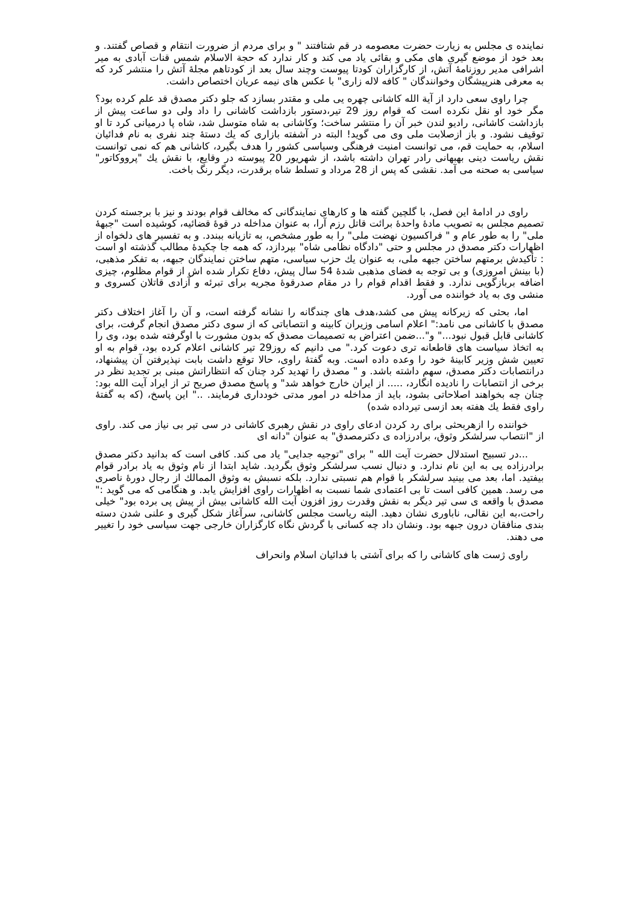نماینده ی مجلس به زیارت حضرت معصومه در قم شتافتند " و برای مردم از ضرورت انتقام و قصاص گفتند. و بعد خود از موضع گیری های مکی و بقائی یاد می کند و کار ندارد که حجة الاسلام شمس قنات آبادی به میر اشرافی مدیر روزنامۀ آتش، از کارگزاران کودتا پیوست وچند سال بعد از کودتاهم مجلۀ آتش را منتشر کرد که به معرفی هنرپیشگان وخوانندگان " کافه لاله زاری" با عکس های نیمه عریان اختصاص داشت.
چرا راوی سعی دارد از آیة الله کاشانی چهره یی ملی و مقتدر بسازد که جلو دکتر مصدق قد علم کرده بود؟ مگر خود او نقل نکرده است که قوام روز 29 تیر،دستور بازداشت کاشانی را داد ولی دو ساعت پیش از بازداشت کاشانی، رادیو لندن خبر آن را منتشر ساخت؛ وکاشانی به شاه متوسل شد، شاه پا درمیانی کرد تا او توقیف نشود. و باز ازصلابت ملی وی می گوید! البته در آشفته بازاری که یك دستۀ چند نفری به نام فدائیان اسلام، به حمایت قم، می توانست امنیت فرهنگی وسیاسی کشور را هدف بگیرد، کاشانی هم که نمی توانست نقش ریاست دینی بهبهانی رادر تهران داشته باشد، از شهریور 20 پیوسته در وقایع، با نقش یك "پرووکاتور" سیاسی به صحنه می آمد. نقشی که پس از 28 مرداد و تسلط شاه برقدرت، دیگر رنگ باخت.
راوی در ادامۀ این فصل، با گلچین گفته ها و کارهای نمایندگانی که مخالف قوام بودند و نیز با برجسته کردن تصمیم مجلس به تصویب مادۀ واحدۀ برائت قاتل رزم آرا، به عنوان مداخله در قوۀ قضائیه، کوشیده است "جبهۀ ملی" را به طور عام و " فراکسیون نهضت ملی" را به طور مشخص، به تازیانه ببندد. و به تفسیر های دلخواه از اظهارات دکتر مصدق در مجلس و حتی "دادگاه نظامی شاه" بپردازد، که همه جا چکیدۀ مطالب گذشته او است : تأکیدش برمتهم ساختن جبهه ملی، به عنوان یك حزب سیاسی، متهم ساختن نمایندگان جبهه، به تفکر مذهبی، (با بینش امروزی) و بی توجه به فضای مذهبی شدۀ 54 سال پیش، دفاع تکرار شده اش از قوام مظلوم، چیزی اضافه بربازگویی ندارد. و فقط اقدام قوام را در مقام صدرقوۀ مجریه برای تبرئه و آزادی قاتلان کسروی و منشی وی به یاد خواننده می آورد.
اما، بحثی که زیرکانه پیش می کشد،هدف های چندگانه را نشانه گرفته است، و آن را آغاز اختلاف دکتر مصدق با کاشانی می نامد:" اعلام اسامی وزیران کابینه و انتصاباتی که از سوی دکتر مصدق انجام گرفت، برای کاشانی قابل قبول نبود..." و"...ضمن اعتراض به تصمیمات مصدق که بدون مشورت با اوگرفته شده بود، وی را به اتخاذ سیاست های قاطعانه تری دعوت کرد." می دانیم که روز29 تیر کاشانی اعلام کرده بود، قوام به او تعیین شش وزیر کابینۀ خود را وعده داده است. وبه گفتۀ راوی، حالا توقع داشت بابت نپذیرفتن آن پیشنهاد، درانتصابات دکتر مصدق، سهم داشته باشد. و " مصدق را تهدید کرد چنان که انتظاراتش مبنی بر تجدید نظر در برخی از انتصابات را نادیده انگارد، ..... از ایران خارج خواهد شد" و پاسخ مصدق صریح تر از ایراد آیت الله بود: چنان چه بخواهند اصلاحاتی بشود، باید از مداخله در امور مدتی خودداری فرمایند. .." این پاسخ، (که به گفتۀ راوی فقط یك هفته بعد ازسی تیرداده شده)
خواننده را ازهربحثی برای رد کردن ادعای راوی در نقش رهبری کاشانی در سی تیر بی نیاز می کند. راوی از "انتصاب سرلشکر وثوق، برادرزاده ی دکترمصدق" به عنوان "دانه ای
...در تسبیح استدلال حضرت آیت الله " برای "توجیه جدایی" یاد می کند. کافی است که بدانید دکتر مصدق برادرزاده یی به این نام ندارد. و دنبال نسب سرلشکر وثوق بگردید. شاید ابتدا از نام وثوق به یاد برادر قوام بیفتید. اما، بعد می بینید سرلشکر با قوام هم نسبتی ندارد. بلکه نسبش به وثوق الممالك از رجال دورۀ ناصری می رسد. همین کافی است تا بی اعتمادی شما نسبت به اظهارات راوی افزایش یابد. و هنگامی که می گوید :" مصدق با واقعه ی سی تیر دیگر به نقش وقدرت روز افزون آیت الله کاشانی بیش از پیش پی برده بود" خیلی راحت،به این نقالی، ناباوری نشان دهید. البته ریاست مجلس کاشانی، سرآغاز شکل گیری و علنی شدن دسته بندی منافقان درون جبهه بود. ونشان داد چه کسانی با گردش نگاه کارگزاران خارجی جهت سیاسی خود را تغییر می دهند.
راوی ژست های کاشانی را که برای آشتی با فدائیان اسلام وانحراف